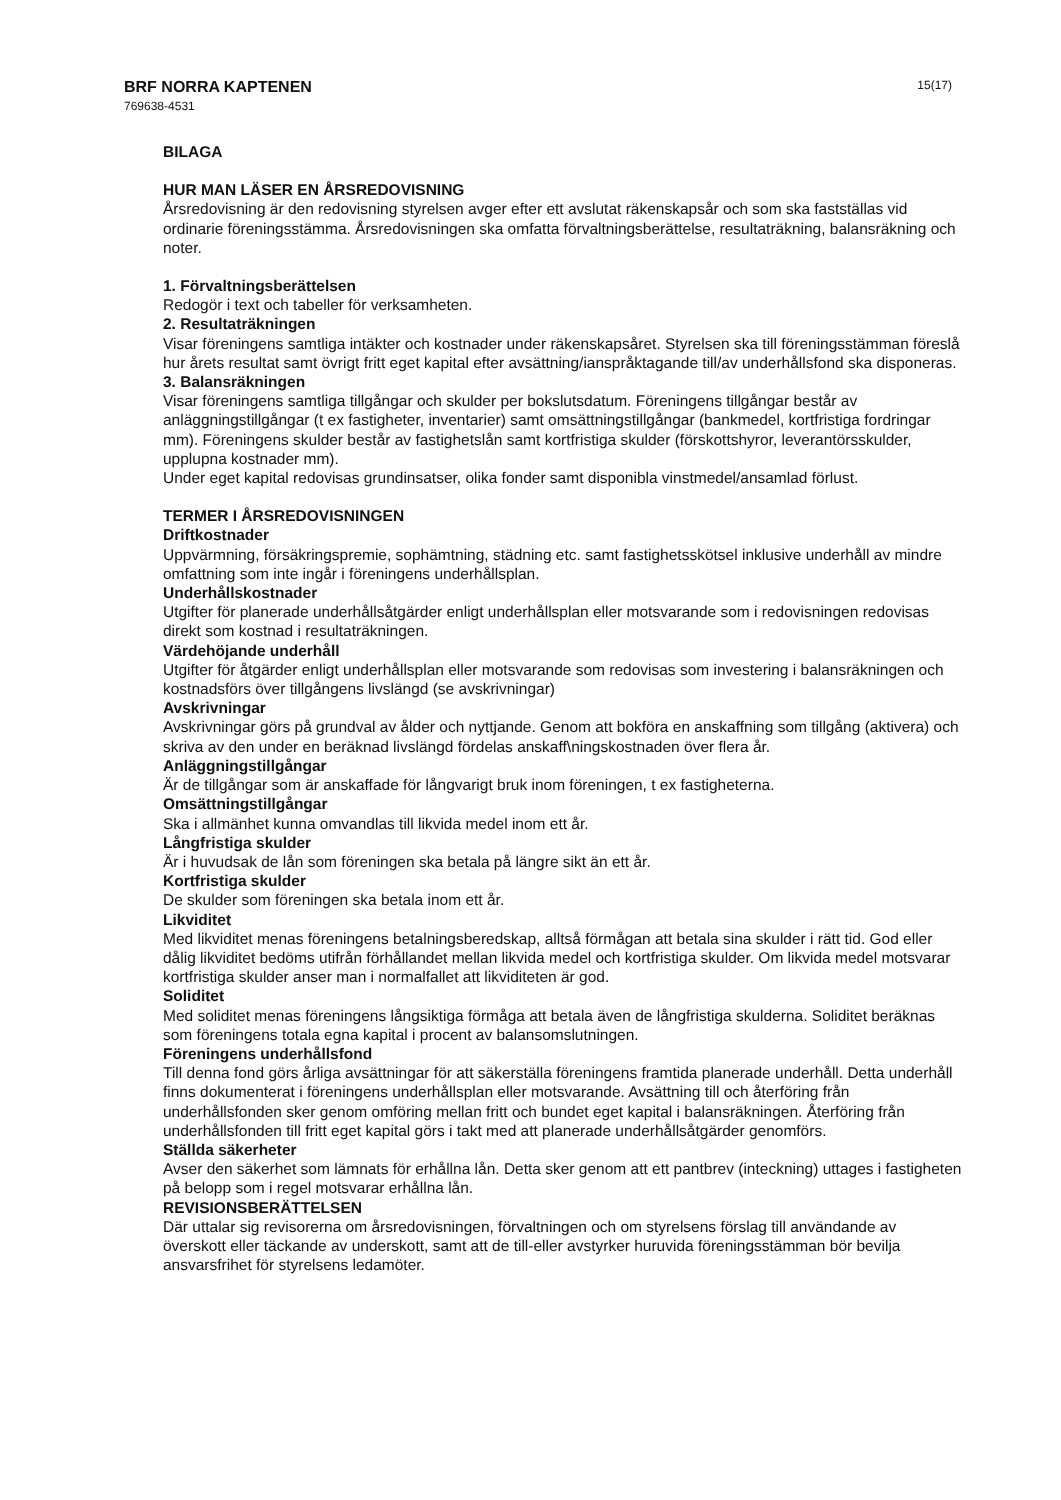BRF NORRA KAPTENEN
769638-4531
15(17)
BILAGA
HUR MAN LÄSER EN ÅRSREDOVISNING
Årsredovisning är den redovisning styrelsen avger efter ett avslutat räkenskapsår och som ska fastställas vid ordinarie föreningsstämma. Årsredovisningen ska omfatta förvaltningsberättelse, resultaträkning, balansräkning och noter.
1. Förvaltningsberättelsen
Redogör i text och tabeller för verksamheten.
2. Resultaträkningen
Visar föreningens samtliga intäkter och kostnader under räkenskapsåret. Styrelsen ska till föreningsstämman föreslå hur årets resultat samt övrigt fritt eget kapital efter avsättning/ianspråktagande till/av underhållsfond ska disponeras.
3. Balansräkningen
Visar föreningens samtliga tillgångar och skulder per bokslutsdatum. Föreningens tillgångar består av anläggningstillgångar (t ex fastigheter, inventarier) samt omsättningstillgångar (bankmedel, kortfristiga fordringar mm). Föreningens skulder består av fastighetslån samt kortfristiga skulder (förskottshyror, leverantörsskulder, upplupna kostnader mm).
Under eget kapital redovisas grundinsatser, olika fonder samt disponibla vinstmedel/ansamlad förlust.
TERMER I ÅRSREDOVISNINGEN
Driftkostnader
Uppvärmning, försäkringspremie, sophämtning, städning etc. samt fastighetsskötsel inklusive underhåll av mindre omfattning som inte ingår i föreningens underhållsplan.
Underhållskostnader
Utgifter för planerade underhållsåtgärder enligt underhållsplan eller motsvarande som i redovisningen redovisas direkt som kostnad i resultaträkningen.
Värdehöjande underhåll
Utgifter för åtgärder enligt underhållsplan eller motsvarande som redovisas som investering i balansräkningen och kostnadsförs över tillgångens livslängd (se avskrivningar)
Avskrivningar
Avskrivningar görs på grundval av ålder och nyttjande. Genom att bokföra en anskaffning som tillgång (aktivera) och skriva av den under en beräknad livslängd fördelas anskaff\ningskostnaden över flera år.
Anläggningstillgångar
Är de tillgångar som är anskaffade för långvarigt bruk inom föreningen, t ex fastigheterna.
Omsättningstillgångar
Ska i allmänhet kunna omvandlas till likvida medel inom ett år.
Långfristiga skulder
Är i huvudsak de lån som föreningen ska betala på längre sikt än ett år.
Kortfristiga skulder
De skulder som föreningen ska betala inom ett år.
Likviditet
Med likviditet menas föreningens betalningsberedskap, alltså förmågan att betala sina skulder i rätt tid. God eller dålig likviditet bedöms utifrån förhållandet mellan likvida medel och kortfristiga skulder. Om likvida medel motsvarar kortfristiga skulder anser man i normalfallet att likviditeten är god.
Soliditet
Med soliditet menas föreningens långsiktiga förmåga att betala även de långfristiga skulderna. Soliditet beräknas som föreningens totala egna kapital i procent av balansomslutningen.
Föreningens underhållsfond
Till denna fond görs årliga avsättningar för att säkerställa föreningens framtida planerade underhåll. Detta underhåll finns dokumenterat i föreningens underhållsplan eller motsvarande. Avsättning till och återföring från underhållsfonden sker genom omföring mellan fritt och bundet eget kapital i balansräkningen. Återföring från underhållsfonden till fritt eget kapital görs i takt med att planerade underhållsåtgärder genomförs.
Ställda säkerheter
Avser den säkerhet som lämnats för erhållna lån. Detta sker genom att ett pantbrev (inteckning) uttages i fastigheten på belopp som i regel motsvarar erhållna lån.
REVISIONSBERÄTTELSEN
Där uttalar sig revisorerna om årsredovisningen, förvaltningen och om styrelsens förslag till användande av överskott eller täckande av underskott, samt att de till-eller avstyrker huruvida föreningsstämman bör bevilja ansvarsfrihet för styrelsens ledamöter.